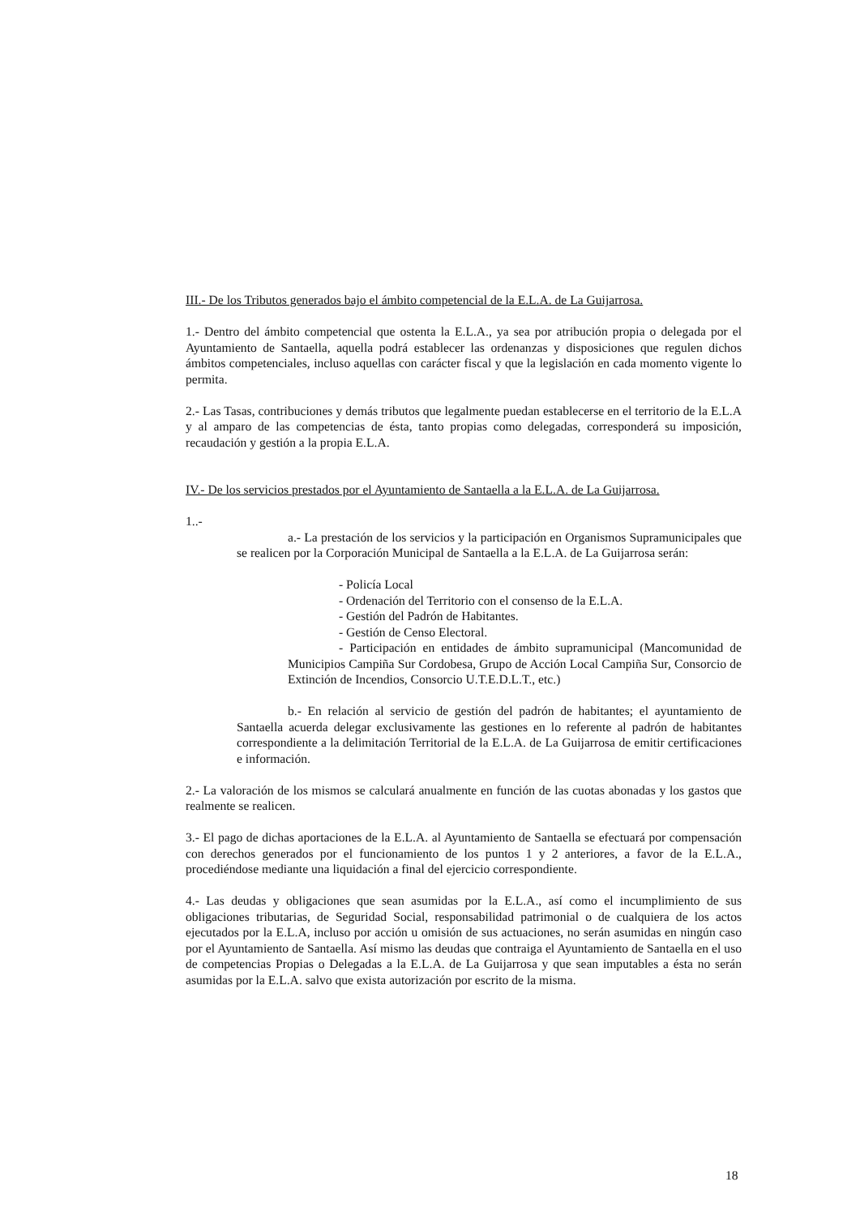III.- De los Tributos generados bajo el ámbito competencial de la E.L.A. de La Guijarrosa.
1.- Dentro del ámbito competencial que ostenta la E.L.A., ya sea por atribución propia o delegada por el Ayuntamiento de Santaella, aquella podrá establecer las ordenanzas y disposiciones que regulen dichos ámbitos competenciales, incluso aquellas con carácter fiscal y que la legislación en cada momento vigente lo permita.
2.- Las Tasas, contribuciones y demás tributos que legalmente puedan establecerse en el territorio de la E.L.A y al amparo de las competencias de ésta, tanto propias como delegadas, corresponderá su imposición, recaudación y gestión a la propia E.L.A.
IV.- De los servicios prestados por el Ayuntamiento de Santaella a la E.L.A. de La Guijarrosa.
1..-
a.- La prestación de los servicios y la participación en Organismos Supramunicipales que se realicen por la Corporación Municipal de Santaella a la E.L.A. de La Guijarrosa serán:
- Policía Local
- Ordenación del Territorio con el consenso de la E.L.A.
- Gestión del Padrón de Habitantes.
- Gestión de Censo Electoral.
- Participación en entidades de ámbito supramunicipal (Mancomunidad de Municipios Campiña Sur Cordobesa, Grupo de Acción Local Campiña Sur, Consorcio de Extinción de Incendios, Consorcio U.T.E.D.L.T., etc.)
b.- En relación al servicio de gestión del padrón de habitantes; el ayuntamiento de Santaella acuerda delegar exclusivamente las gestiones en lo referente al padrón de habitantes correspondiente a la delimitación Territorial de la E.L.A. de La Guijarrosa de emitir certificaciones e información.
2.- La valoración de los mismos se calculará anualmente en función de las cuotas abonadas y los gastos que realmente se realicen.
3.- El pago de dichas aportaciones de la E.L.A. al Ayuntamiento de Santaella se efectuará por compensación con derechos generados por el funcionamiento de los puntos 1 y 2 anteriores, a favor de la E.L.A., procediéndose mediante una liquidación a final del ejercicio correspondiente.
4.- Las deudas y obligaciones que sean asumidas por la E.L.A., así como el incumplimiento de sus obligaciones tributarias, de Seguridad Social, responsabilidad patrimonial o de cualquiera de los actos ejecutados por la E.L.A, incluso por acción u omisión de sus actuaciones, no serán asumidas en ningún caso por el Ayuntamiento de Santaella. Así mismo las deudas que contraiga el Ayuntamiento de Santaella en el uso de competencias Propias o Delegadas a la E.L.A. de La Guijarrosa y que sean imputables a ésta no serán asumidas por la E.L.A. salvo que exista autorización por escrito de la misma.
18